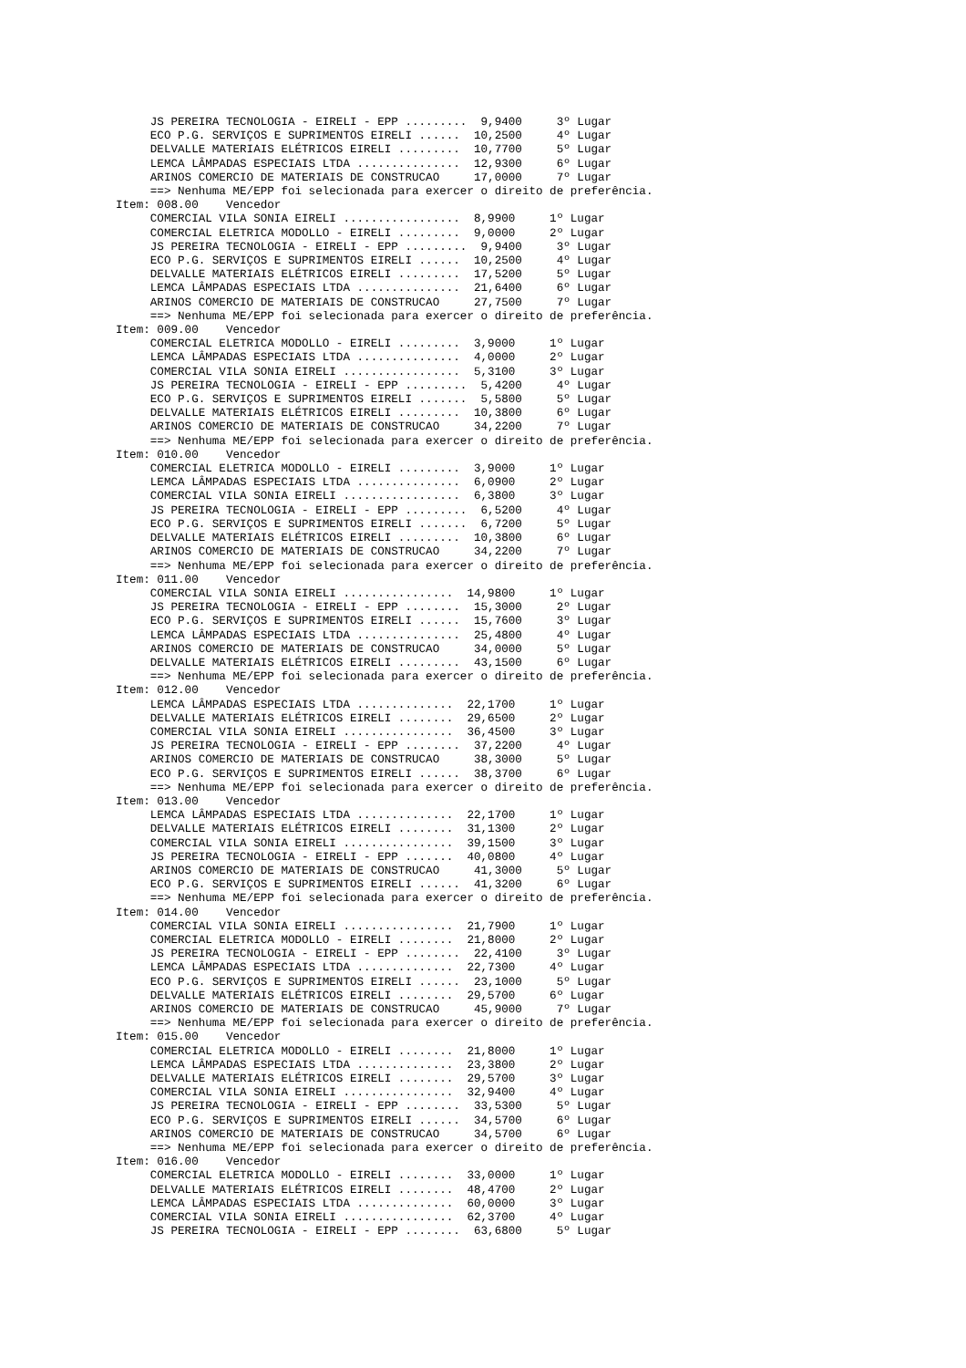JS PEREIRA TECNOLOGIA - EIRELI - EPP .........  9,9400     3º Lugar
     ECO P.G. SERVIÇOS E SUPRIMENTOS EIRELI ......  10,2500     4º Lugar
     DELVALLE MATERIAIS ELÉTRICOS EIRELI .........  10,7700     5º Lugar
     LEMCA LÂMPADAS ESPECIAIS LTDA ...............  12,9300     6º Lugar
     ARINOS COMERCIO DE MATERIAIS DE CONSTRUCAO     17,0000     7º Lugar
     ==> Nenhuma ME/EPP foi selecionada para exercer o direito de preferência.
Item: 008.00    Vencedor
     COMERCIAL VILA SONIA EIRELI .................  8,9900     1º Lugar
     COMERCIAL ELETRICA MODOLLO - EIRELI .........  9,0000     2º Lugar
     JS PEREIRA TECNOLOGIA - EIRELI - EPP .........  9,9400     3º Lugar
     ECO P.G. SERVIÇOS E SUPRIMENTOS EIRELI ......  10,2500     4º Lugar
     DELVALLE MATERIAIS ELÉTRICOS EIRELI .........  17,5200     5º Lugar
     LEMCA LÂMPADAS ESPECIAIS LTDA ...............  21,6400     6º Lugar
     ARINOS COMERCIO DE MATERIAIS DE CONSTRUCAO     27,7500     7º Lugar
     ==> Nenhuma ME/EPP foi selecionada para exercer o direito de preferência.
Item: 009.00    Vencedor
     COMERCIAL ELETRICA MODOLLO - EIRELI .........  3,9000     1º Lugar
     LEMCA LÂMPADAS ESPECIAIS LTDA ...............  4,0000     2º Lugar
     COMERCIAL VILA SONIA EIRELI .................  5,3100     3º Lugar
     JS PEREIRA TECNOLOGIA - EIRELI - EPP .........  5,4200     4º Lugar
     ECO P.G. SERVIÇOS E SUPRIMENTOS EIRELI .......  5,5800     5º Lugar
     DELVALLE MATERIAIS ELÉTRICOS EIRELI .........  10,3800     6º Lugar
     ARINOS COMERCIO DE MATERIAIS DE CONSTRUCAO     34,2200     7º Lugar
     ==> Nenhuma ME/EPP foi selecionada para exercer o direito de preferência.
Item: 010.00    Vencedor
     COMERCIAL ELETRICA MODOLLO - EIRELI .........  3,9000     1º Lugar
     LEMCA LÂMPADAS ESPECIAIS LTDA ...............  6,0900     2º Lugar
     COMERCIAL VILA SONIA EIRELI .................  6,3800     3º Lugar
     JS PEREIRA TECNOLOGIA - EIRELI - EPP .........  6,5200     4º Lugar
     ECO P.G. SERVIÇOS E SUPRIMENTOS EIRELI .......  6,7200     5º Lugar
     DELVALLE MATERIAIS ELÉTRICOS EIRELI .........  10,3800     6º Lugar
     ARINOS COMERCIO DE MATERIAIS DE CONSTRUCAO     34,2200     7º Lugar
     ==> Nenhuma ME/EPP foi selecionada para exercer o direito de preferência.
Item: 011.00    Vencedor
     COMERCIAL VILA SONIA EIRELI ................  14,9800     1º Lugar
     JS PEREIRA TECNOLOGIA - EIRELI - EPP ........  15,3000     2º Lugar
     ECO P.G. SERVIÇOS E SUPRIMENTOS EIRELI ......  15,7600     3º Lugar
     LEMCA LÂMPADAS ESPECIAIS LTDA ...............  25,4800     4º Lugar
     ARINOS COMERCIO DE MATERIAIS DE CONSTRUCAO     34,0000     5º Lugar
     DELVALLE MATERIAIS ELÉTRICOS EIRELI .........  43,1500     6º Lugar
     ==> Nenhuma ME/EPP foi selecionada para exercer o direito de preferência.
Item: 012.00    Vencedor
     LEMCA LÂMPADAS ESPECIAIS LTDA ..............  22,1700     1º Lugar
     DELVALLE MATERIAIS ELÉTRICOS EIRELI ........  29,6500     2º Lugar
     COMERCIAL VILA SONIA EIRELI ................  36,4500     3º Lugar
     JS PEREIRA TECNOLOGIA - EIRELI - EPP ........  37,2200     4º Lugar
     ARINOS COMERCIO DE MATERIAIS DE CONSTRUCAO     38,3000     5º Lugar
     ECO P.G. SERVIÇOS E SUPRIMENTOS EIRELI ......  38,3700     6º Lugar
     ==> Nenhuma ME/EPP foi selecionada para exercer o direito de preferência.
Item: 013.00    Vencedor
     LEMCA LÂMPADAS ESPECIAIS LTDA ..............  22,1700     1º Lugar
     DELVALLE MATERIAIS ELÉTRICOS EIRELI ........  31,1300     2º Lugar
     COMERCIAL VILA SONIA EIRELI ................  39,1500     3º Lugar
     JS PEREIRA TECNOLOGIA - EIRELI - EPP .......  40,0800     4º Lugar
     ARINOS COMERCIO DE MATERIAIS DE CONSTRUCAO     41,3000     5º Lugar
     ECO P.G. SERVIÇOS E SUPRIMENTOS EIRELI ......  41,3200     6º Lugar
     ==> Nenhuma ME/EPP foi selecionada para exercer o direito de preferência.
Item: 014.00    Vencedor
     COMERCIAL VILA SONIA EIRELI ................  21,7900     1º Lugar
     COMERCIAL ELETRICA MODOLLO - EIRELI ........  21,8000     2º Lugar
     JS PEREIRA TECNOLOGIA - EIRELI - EPP ........  22,4100     3º Lugar
     LEMCA LÂMPADAS ESPECIAIS LTDA ..............  22,7300     4º Lugar
     ECO P.G. SERVIÇOS E SUPRIMENTOS EIRELI ......  23,1000     5º Lugar
     DELVALLE MATERIAIS ELÉTRICOS EIRELI ........  29,5700     6º Lugar
     ARINOS COMERCIO DE MATERIAIS DE CONSTRUCAO     45,9000     7º Lugar
     ==> Nenhuma ME/EPP foi selecionada para exercer o direito de preferência.
Item: 015.00    Vencedor
     COMERCIAL ELETRICA MODOLLO - EIRELI ........  21,8000     1º Lugar
     LEMCA LÂMPADAS ESPECIAIS LTDA ..............  23,3800     2º Lugar
     DELVALLE MATERIAIS ELÉTRICOS EIRELI ........  29,5700     3º Lugar
     COMERCIAL VILA SONIA EIRELI ................  32,9400     4º Lugar
     JS PEREIRA TECNOLOGIA - EIRELI - EPP ........  33,5300     5º Lugar
     ECO P.G. SERVIÇOS E SUPRIMENTOS EIRELI ......  34,5700     6º Lugar
     ARINOS COMERCIO DE MATERIAIS DE CONSTRUCAO     34,5700     6º Lugar
     ==> Nenhuma ME/EPP foi selecionada para exercer o direito de preferência.
Item: 016.00    Vencedor
     COMERCIAL ELETRICA MODOLLO - EIRELI ........  33,0000     1º Lugar
     DELVALLE MATERIAIS ELÉTRICOS EIRELI ........  48,4700     2º Lugar
     LEMCA LÂMPADAS ESPECIAIS LTDA ..............  60,0000     3º Lugar
     COMERCIAL VILA SONIA EIRELI ................  62,3700     4º Lugar
     JS PEREIRA TECNOLOGIA - EIRELI - EPP ........  63,6800     5º Lugar